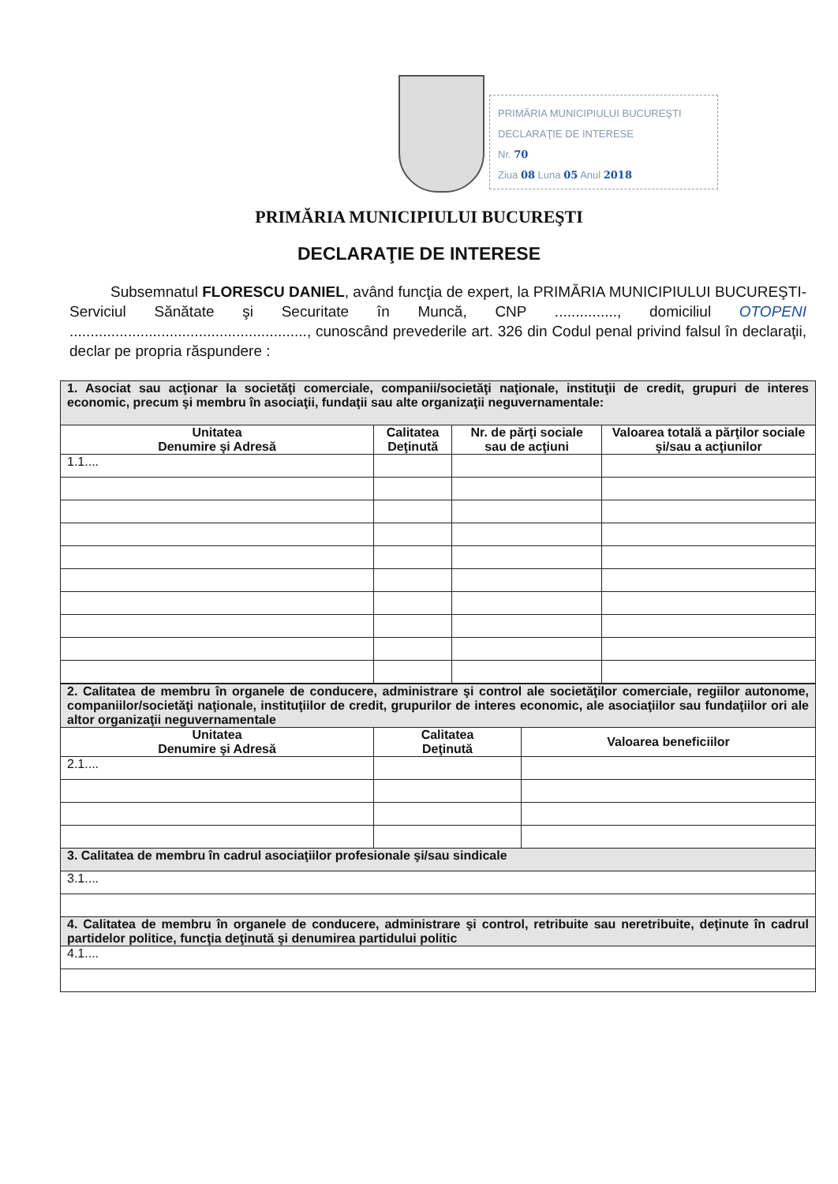PRIMĂRIA MUNICIPIULUI BUCUREŞTI
DECLARAŢIE DE INTERESE
Nr. 70
Ziua 08 Luna 05 Anul 2018
PRIMĂRIA MUNICIPIULUI BUCUREŞTI
DECLARAŢIE DE INTERESE
Subsemnatul FLORESCU DANIEL, având funcţia de expert, la PRIMĂRIA MUNICIPIULUI BUCUREŞTI- Serviciul Sănătate şi Securitate în Muncă, CNP ..............., domiciliul OTOPENI ........................................................., cunoscând prevederile art. 326 din Codul penal privind falsul în declaraţii, declar pe propria răspundere :
| 1. Asociat sau acţionar la societăţi comerciale, companii/societăţi naţionale, instituţii de credit, grupuri de interes economic, precum şi membru în asociaţii, fundaţii sau alte organizaţii neguvernamentale: | | | |
| Unitatea Denumire şi Adresă | Calitatea Deţinută | Nr. de părţi sociale sau de acţiuni | Valoarea totală a părţilor sociale şi/sau a acţiunilor |
| 1.1.... | | | |
| 2. Calitatea de membru în organele de conducere, administrare şi control ale societăţilor comerciale, regiilor autonome, companiilor/societăţi naţionale, instituţiilor de credit, grupurilor de interes economic, ale asociaţiilor sau fundaţiilor ori ale altor organizaţii neguvernamentale | | |
| Unitatea Denumire şi Adresă | Calitatea Deţinută | Valoarea beneficiilor |
| 2.1.... | | |
| 3. Calitatea de membru în cadrul asociaţiilor profesionale şi/sau sindicale | | |
| 3.1.... | | |
| 4. Calitatea de membru în organele de conducere, administrare şi control, retribuite sau neretribuite, deţinute în cadrul partidelor politice, funcţia deţinută şi denumirea partidului politic | | |
| 4.1.... | | |